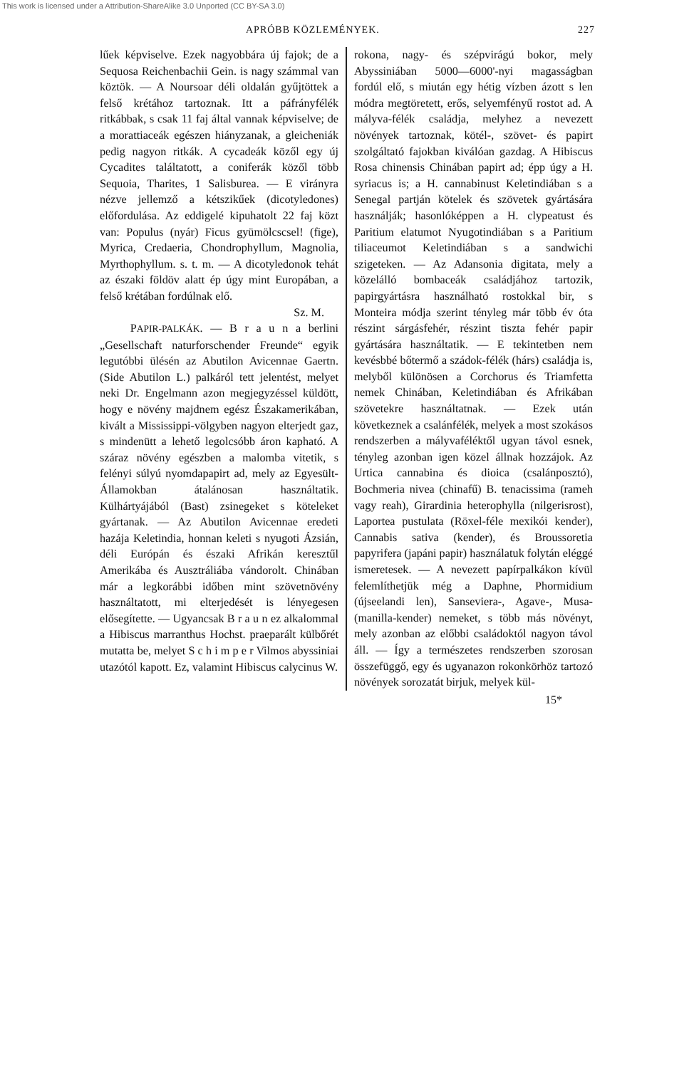This work is licensed under a Attribution-ShareAlike 3.0 Unported (CC BY-SA 3.0)
APRÓBB KÖZLEMÉNYEK. 227
lűek képviselve. Ezek nagyobbára új fajok; de a Sequosa Reichenbachii Gein. is nagy számmal van köztök. — A Noursoar déli oldalán gyűjtöttek a felső krétához tartoznak. Itt a páfrányfélék ritkábbak, s csak 11 faj által vannak képviselve; de a morattiaceák egészen hiányzanak, a gleicheniák pedig nagyon ritkák. A cycadeák közől egy új Cycadites találtatott, a coniferák közől több Sequoia, Tharites, 1 Salisburea. — E virányra nézve jellemző a kétszikűek (dicotyledones) előfordulása. Az eddigelé kipuhatolt 22 faj közt van: Populus (nyár) Ficus gyümölcscsel! (fige), Myrica, Credaeria, Chondrophyllum, Magnolia, Myrthophyllum. s. t. m. — A dicotyledonok tehát az északi földöv alatt ép úgy mint Europában, a felső krétában fordúlnak elő.
Sz. M.
PAPIR-PALKÁK. — B r a u n a berlini „Gesellschaft naturforschender Freunde“ egyik legutóbbi ülésén az Abutilon Avicennae Gaertn. (Side Abutilon L.) palkáról tett jelentést, melyet neki Dr. Engelmann azon megjegyzéssel küldött, hogy e növény majdnem egész Északamerikában, kivált a Mississippi-völgyben nagyon elterjedt gaz, s mindenütt a lehető legolcsóbb áron kapható. A száraz növény egészben a malomba vitetik, s felényi súlyú nyomdapapirt ad, mely az Egyesült-Államokban átalánosan használtatik. Külhártyájából (Bast) zsinegeket s köteleket gyártanak. — Az Abutilon Avicennae eredeti hazája Keletindia, honnan keleti s nyugoti Ázsián, déli Európán és északi Afrikán keresztűl Amerikába és Ausztráliába vándorolt. Chinában már a legkorábbi időben mint szövetnövény használtatott, mi elterjedését is lényegesen elősegítette. — Ugyancsak B r a u n ez alkalommal a Hibiscus marranthus Hochst. praeparált külbőrét mutatta be, melyet S c h i m p e r Vilmos abyssiniai utazótól kapott. Ez, valamint Hibiscus calycinus W.
rokona, nagy- és szépvirágú bokor, mely Abyssiniában 5000—6000'-nyi magasságban fordúl elő, s miután egy hétig vízben ázott s len módra megtöretett, erős, selyemfényű rostot ad. A mályva-félék családja, melyhez a nevezett növények tartoznak, kötél-, szövet- és papirt szolgáltató fajokban kiválóan gazdag. A Hibiscus Rosa chinensis Chinában papirt ad; épp úgy a H. syriacus is; a H. cannabinust Keletindiában s a Senegal partján kötelek és szövetek gyártására használják; hasonlóképpen a H. clypeatust és Paritium elatumot Nyugotindiában s a Paritium tiliaceumot Keletindiában s a sandwichi szigeteken. — Az Adansonia digitata, mely a közelálló bombaceák családjához tartozik, papirgyártásra használható rostokkal bir, s Monteira módja szerint tényleg már több év óta részint sárgásfehér, részint tiszta fehér papir gyártására használtatik. — E tekintetben nem kevésbbé bőtermő a szádok-félék (hárs) családja is, melyből különösen a Corchorus és Triamfetta nemek Chinában, Keletindiában és Afrikában szövetekre használtatnak. — Ezek után következnek a csalánfélék, melyek a most szokásos rendszerben a mályvaféléktől ugyan távol esnek, tényleg azonban igen közel állnak hozzájok. Az Urtica cannabina és dioica (csalánposztó), Bochmeria nivea (chinafű) B. tenacissima (rameh vagy reah), Girardinia heterophylla (nilgerisrost), Laportea pustulata (Röxel-féle mexikói kender), Cannabis sativa (kender), és Broussoretia papyrifera (japáni papir) használatuk folytán eléggé ismeretesek. — A nevezett papírpalkákon kívül felemlíthetjük még a Daphne, Phormidium (újseelandi len), Sanseviera-, Agave-, Musa-(manilla-kender) nemeket, s több más növényt, mely azonban az előbbi családoktól nagyon távol áll. — Így a természetes rendszerben szorosan összefüggő, egy és ugyanazon rokonkörhöz tartozó növények sorozatát birjuk, melyek kül-
15*